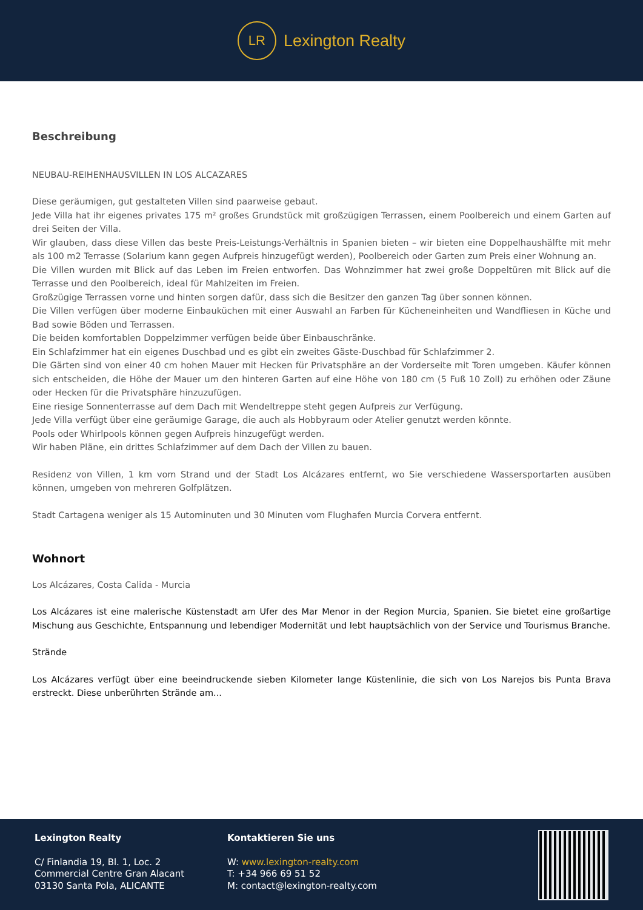LR
Lexington Realty
Beschreibung
NEUBAU-REIHENHAUSVILLEN IN LOS ALCAZARES
Diese geräumigen, gut gestalteten Villen sind paarweise gebaut.
Jede Villa hat ihr eigenes privates 175 m² großes Grundstück mit großzügigen Terrassen, einem Poolbereich und einem Garten auf drei Seiten der Villa.
Wir glauben, dass diese Villen das beste Preis-Leistungs-Verhältnis in Spanien bieten – wir bieten eine Doppelhaushälfte mit mehr als 100 m2 Terrasse (Solarium kann gegen Aufpreis hinzugefügt werden), Poolbereich oder Garten zum Preis einer Wohnung an.
Die Villen wurden mit Blick auf das Leben im Freien entworfen. Das Wohnzimmer hat zwei große Doppeltüren mit Blick auf die Terrasse und den Poolbereich, ideal für Mahlzeiten im Freien.
Großzügige Terrassen vorne und hinten sorgen dafür, dass sich die Besitzer den ganzen Tag über sonnen können.
Die Villen verfügen über moderne Einbauküchen mit einer Auswahl an Farben für Kücheneinheiten und Wandfliesen in Küche und Bad sowie Böden und Terrassen.
Die beiden komfortablen Doppelzimmer verfügen beide über Einbauschränke.
Ein Schlafzimmer hat ein eigenes Duschbad und es gibt ein zweites Gäste-Duschbad für Schlafzimmer 2.
Die Gärten sind von einer 40 cm hohen Mauer mit Hecken für Privatsphäre an der Vorderseite mit Toren umgeben. Käufer können sich entscheiden, die Höhe der Mauer um den hinteren Garten auf eine Höhe von 180 cm (5 Fuß 10 Zoll) zu erhöhen oder Zäune oder Hecken für die Privatsphäre hinzuzufügen.
Eine riesige Sonnenterrasse auf dem Dach mit Wendeltreppe steht gegen Aufpreis zur Verfügung.
Jede Villa verfügt über eine geräumige Garage, die auch als Hobbyraum oder Atelier genutzt werden könnte.
Pools oder Whirlpools können gegen Aufpreis hinzugefügt werden.
Wir haben Pläne, ein drittes Schlafzimmer auf dem Dach der Villen zu bauen.
Residenz von Villen, 1 km vom Strand und der Stadt Los Alcázares entfernt, wo Sie verschiedene Wassersportarten ausüben können, umgeben von mehreren Golfplätzen.
Stadt Cartagena weniger als 15 Autominuten und 30 Minuten vom Flughafen Murcia Corvera entfernt.
Wohnort
Los Alcázares, Costa Calida - Murcia
Los Alcázares ist eine malerische Küstenstadt am Ufer des Mar Menor in der Region Murcia, Spanien. Sie bietet eine großartige Mischung aus Geschichte, Entspannung und lebendiger Modernität und lebt hauptsächlich von der Service und Tourismus Branche.
Strände
Los Alcázares verfügt über eine beeindruckende sieben Kilometer lange Küstenlinie, die sich von Los Narejos bis Punta Brava erstreckt. Diese unberührten Strände am...
Lexington Realty
C/ Finlandia 19, Bl. 1, Loc. 2
Commercial Centre Gran Alacant
03130 Santa Pola, ALICANTE
Kontaktieren Sie uns
W: www.lexington-realty.com
T: +34 966 69 51 52
M: contact@lexington-realty.com